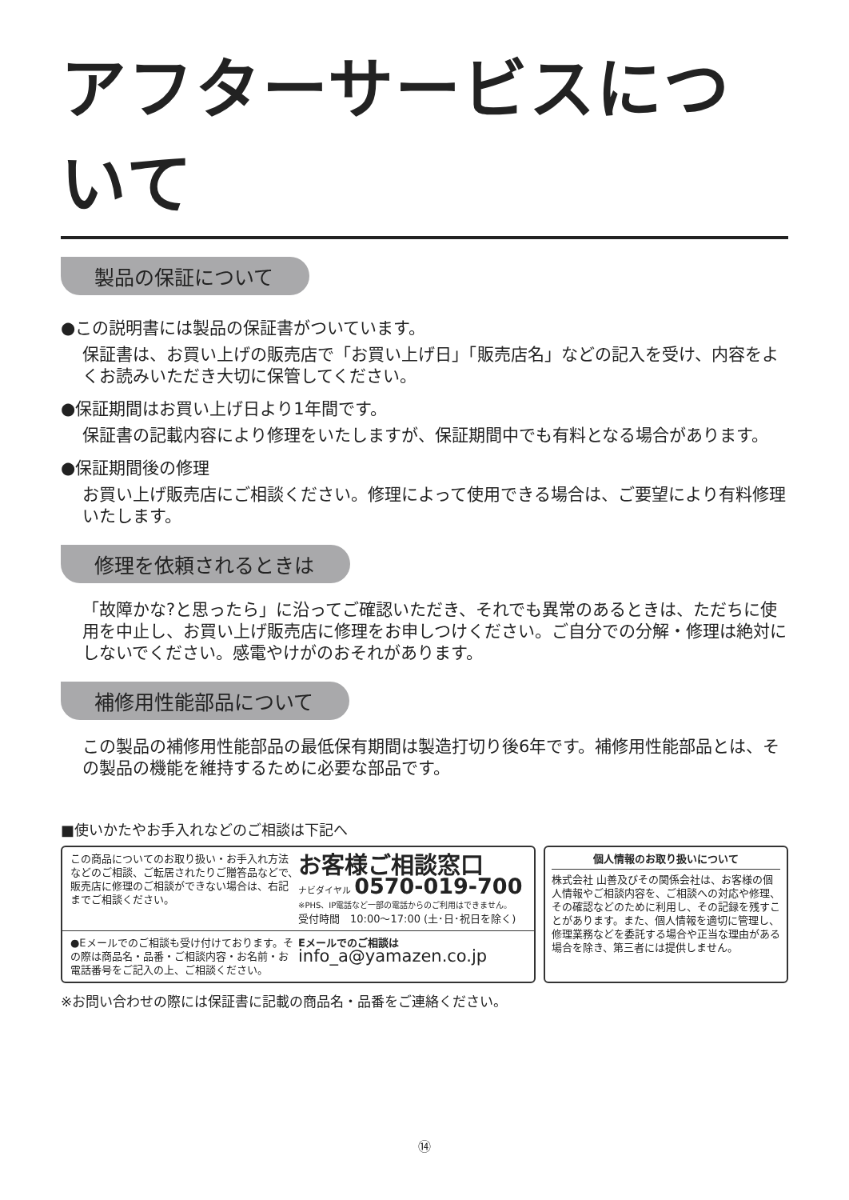アフターサービスについて
製品の保証について
●この説明書には製品の保証書がついています。
保証書は、お買い上げの販売店で「お買い上げ日」「販売店名」などの記入を受け、内容をよくお読みいただき大切に保管してください。
●保証期間はお買い上げ日より1年間です。
保証書の記載内容により修理をいたしますが、保証期間中でも有料となる場合があります。
●保証期間後の修理
お買い上げ販売店にご相談ください。修理によって使用できる場合は、ご要望により有料修理いたします。
修理を依頼されるときは
「故障かな?と思ったら」に沿ってご確認いただき、それでも異常のあるときは、ただちに使用を中止し、お買い上げ販売店に修理をお申しつけください。ご自分での分解・修理は絶対にしないでください。感電やけがのおそれがあります。
補修用性能部品について
この製品の補修用性能部品の最低保有期間は製造打切り後6年です。補修用性能部品とは、その製品の機能を維持するために必要な部品です。
■使いかたやお手入れなどのご相談は下記へ
この商品についてのお取り扱い・お手入れ方法などのご相談、ご転居されたりご贈答品などで、販売店に修理のご相談ができない場合は、右記までご相談ください。
お客様ご相談窓口
ナビダイヤル 0570-019-700
※PHS、IP電話など一部の電話からのご利用はできません。
受付時間　10:00〜17:00 (土･日･祝日を除く)
●Eメールでのご相談も受け付けております。その際は商品名・品番・ご相談内容・お名前・お電話番号をご記入の上、ご相談ください。
Eメールでのご相談は
info_a@yamazen.co.jp
個人情報のお取り扱いについて
株式会社 山善及びその関係会社は、お客様の個人情報やご相談内容を、ご相談への対応や修理、その確認などのために利用し、その記録を残すことがあります。また、個人情報を適切に管理し、修理業務などを委託する場合や正当な理由がある場合を除き、第三者には提供しません。
※お問い合わせの際には保証書に記載の商品名・品番をご連絡ください。
⑭